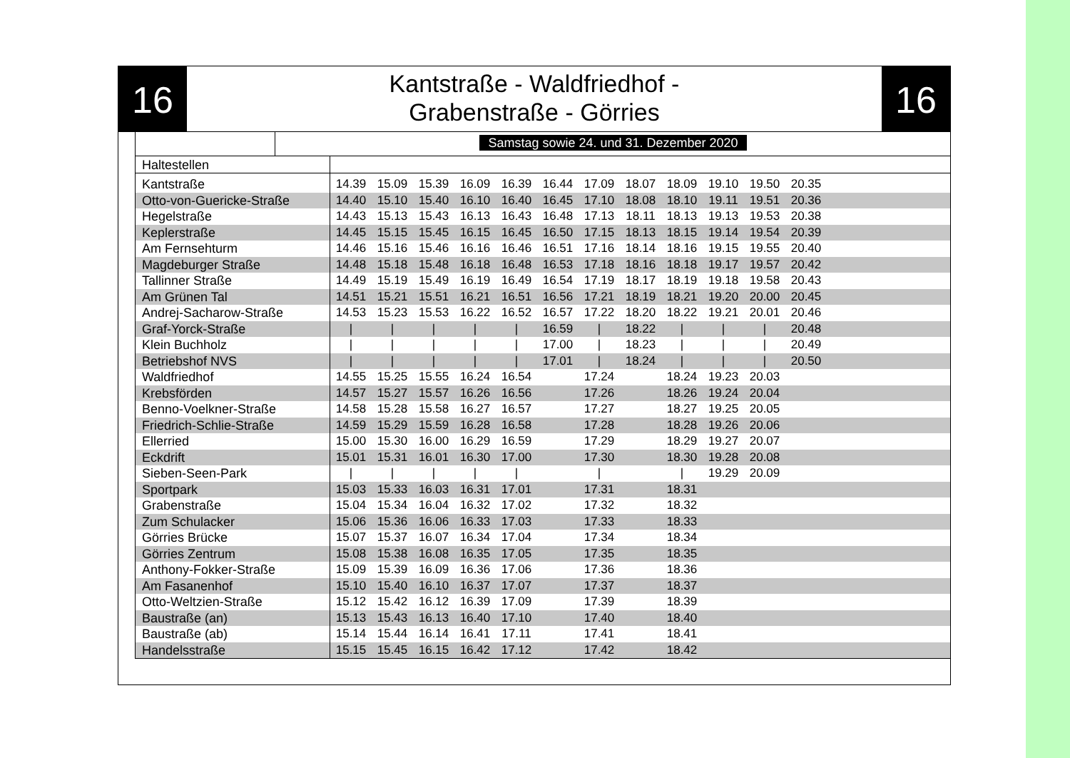16
Kantstraße - Waldfriedhof -
Grabenstraße - Görries
16
Samstag sowie 24. und 31. Dezember 2020
| Haltestellen | | | | | | | | | | | | | |
| --- | --- | --- | --- | --- | --- | --- | --- | --- | --- | --- | --- | --- | --- |
| Kantstraße | 14.39 | 15.09 | 15.39 | 16.09 | 16.39 | 16.44 | 17.09 | 18.07 | 18.09 | 19.10 | 19.50 | 20.35 | |
| Otto-von-Guericke-Straße | 14.40 | 15.10 | 15.40 | 16.10 | 16.40 | 16.45 | 17.10 | 18.08 | 18.10 | 19.11 | 19.51 | 20.36 | |
| Hegelstraße | 14.43 | 15.13 | 15.43 | 16.13 | 16.43 | 16.48 | 17.13 | 18.11 | 18.13 | 19.13 | 19.53 | 20.38 | |
| Keplerstraße | 14.45 | 15.15 | 15.45 | 16.15 | 16.45 | 16.50 | 17.15 | 18.13 | 18.15 | 19.14 | 19.54 | 20.39 | |
| Am Fernsehturm | 14.46 | 15.16 | 15.46 | 16.16 | 16.46 | 16.51 | 17.16 | 18.14 | 18.16 | 19.15 | 19.55 | 20.40 | |
| Magdeburger Straße | 14.48 | 15.18 | 15.48 | 16.18 | 16.48 | 16.53 | 17.18 | 18.16 | 18.18 | 19.17 | 19.57 | 20.42 | |
| Tallinner Straße | 14.49 | 15.19 | 15.49 | 16.19 | 16.49 | 16.54 | 17.19 | 18.17 | 18.19 | 19.18 | 19.58 | 20.43 | |
| Am Grünen Tal | 14.51 | 15.21 | 15.51 | 16.21 | 16.51 | 16.56 | 17.21 | 18.19 | 18.21 | 19.20 | 20.00 | 20.45 | |
| Andrej-Sacharow-Straße | 14.53 | 15.23 | 15.53 | 16.22 | 16.52 | 16.57 | 17.22 | 18.20 | 18.22 | 19.21 | 20.01 | 20.46 | |
| Graf-Yorck-Straße | / | / | / | / | / | 16.59 | / | 18.22 | / | / | / | 20.48 | |
| Klein Buchholz | / | / | / | / | / | 17.00 | / | 18.23 | / | / | / | 20.49 | |
| Betriebshof NVS | / | / | / | / | / | 17.01 | / | 18.24 | / | / | / | 20.50 | |
| Waldfriedhof | 14.55 | 15.25 | 15.55 | 16.24 | 16.54 | | 17.24 | | 18.24 | 19.23 | 20.03 | | |
| Krebsförden | 14.57 | 15.27 | 15.57 | 16.26 | 16.56 | | 17.26 | | 18.26 | 19.24 | 20.04 | | |
| Benno-Voelkner-Straße | 14.58 | 15.28 | 15.58 | 16.27 | 16.57 | | 17.27 | | 18.27 | 19.25 | 20.05 | | |
| Friedrich-Schlie-Straße | 14.59 | 15.29 | 15.59 | 16.28 | 16.58 | | 17.28 | | 18.28 | 19.26 | 20.06 | | |
| Ellerried | 15.00 | 15.30 | 16.00 | 16.29 | 16.59 | | 17.29 | | 18.29 | 19.27 | 20.07 | | |
| Eckdrift | 15.01 | 15.31 | 16.01 | 16.30 | 17.00 | | 17.30 | | 18.30 | 19.28 | 20.08 | | |
| Sieben-Seen-Park | / | / | / | / | / | | / | | / | 19.29 | 20.09 | | |
| Sportpark | 15.03 | 15.33 | 16.03 | 16.31 | 17.01 | | 17.31 | | 18.31 | | | | |
| Grabenstraße | 15.04 | 15.34 | 16.04 | 16.32 | 17.02 | | 17.32 | | 18.32 | | | | |
| Zum Schulacker | 15.06 | 15.36 | 16.06 | 16.33 | 17.03 | | 17.33 | | 18.33 | | | | |
| Görries Brücke | 15.07 | 15.37 | 16.07 | 16.34 | 17.04 | | 17.34 | | 18.34 | | | | |
| Görries Zentrum | 15.08 | 15.38 | 16.08 | 16.35 | 17.05 | | 17.35 | | 18.35 | | | | |
| Anthony-Fokker-Straße | 15.09 | 15.39 | 16.09 | 16.36 | 17.06 | | 17.36 | | 18.36 | | | | |
| Am Fasanenhof | 15.10 | 15.40 | 16.10 | 16.37 | 17.07 | | 17.37 | | 18.37 | | | | |
| Otto-Weltzien-Straße | 15.12 | 15.42 | 16.12 | 16.39 | 17.09 | | 17.39 | | 18.39 | | | | |
| Baustraße (an) | 15.13 | 15.43 | 16.13 | 16.40 | 17.10 | | 17.40 | | 18.40 | | | | |
| Baustraße (ab) | 15.14 | 15.44 | 16.14 | 16.41 | 17.11 | | 17.41 | | 18.41 | | | | |
| Handelsstraße | 15.15 | 15.45 | 16.15 | 16.42 | 17.12 | | 17.42 | | 18.42 | | | | |